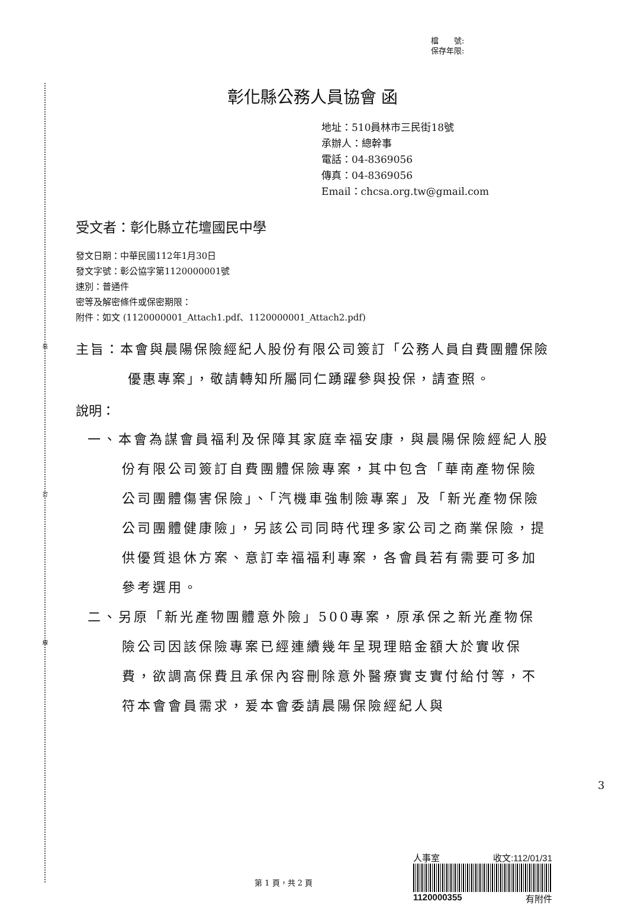裝
訂
線
檔　　號:
保存年限:
彰化縣公務人員協會 函
地址：510員林市三民街18號
承辦人：總幹事
電話：04-8369056
傳真：04-8369056
Email：chcsa.org.tw@gmail.com
受文者：彰化縣立花壇國民中學
發文日期：中華民國112年1月30日
發文字號：彰公協字第1120000001號
速別：普通件
密等及解密條件或保密期限：
附件：如文 (1120000001_Attach1.pdf、1120000001_Attach2.pdf)
主旨：本會與晨陽保險經紀人股份有限公司簽訂「公務人員自費團體保險優惠專案」，敬請轉知所屬同仁踴躍參與投保，請查照。
說明：
一、本會為謀會員福利及保障其家庭幸福安康，與晨陽保險經紀人股份有限公司簽訂自費團體保險專案，其中包含「華南產物保險公司團體傷害保險」、「汽機車強制險專案」及「新光產物保險公司團體健康險」，另該公司同時代理多家公司之商業保險，提供優質退休方案、意訂幸福福利專案，各會員若有需要可多加參考選用。
二、另原「新光產物團體意外險」500專案，原承保之新光產物保險公司因該保險專案已經連續幾年呈現理賠金額大於實收保費，欲調高保費且承保內容刪除意外醫療實支實付給付等，不符本會會員需求，爰本會委請晨陽保險經紀人與
第 1 頁，共 2 頁
人事室 收文:112/01/31
1120000355 有附件
3